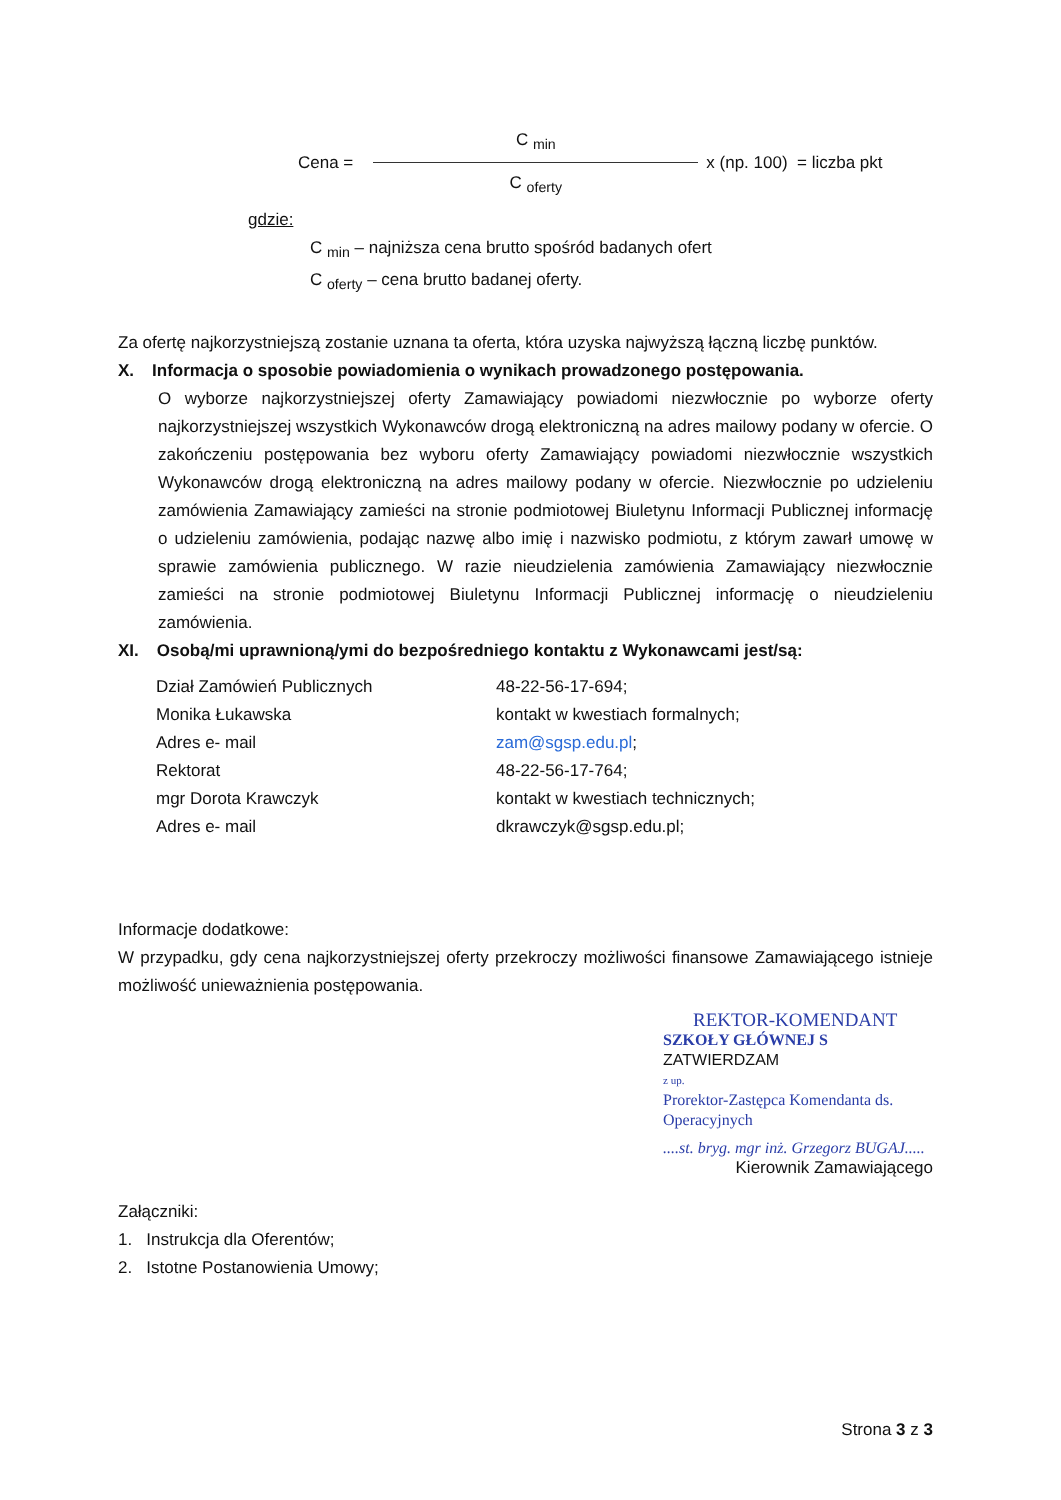Cena =
C <sub>min</sub>
C <sub>oferty</sub>
x (np. 100) = liczba pkt
gdzie:
C <sub>min</sub> – najniższa cena brutto spośród badanych ofert
C <sub>oferty</sub> – cena brutto badanej oferty.
Za ofertę najkorzystniejszą zostanie uznana ta oferta, która uzyska najwyższą łączną liczbę punktów.
X. Informacja o sposobie powiadomienia o wynikach prowadzonego postępowania.
O wyborze najkorzystniejszej oferty Zamawiający powiadomi niezwłocznie po wyborze oferty najkorzystniejszej wszystkich Wykonawców drogą elektroniczną na adres mailowy podany w ofercie. O zakończeniu postępowania bez wyboru oferty Zamawiający powiadomi niezwłocznie wszystkich Wykonawców drogą elektroniczną na adres mailowy podany w ofercie. Niezwłocznie po udzieleniu zamówienia Zamawiający zamieści na stronie podmiotowej Biuletynu Informacji Publicznej informację o udzieleniu zamówienia, podając nazwę albo imię i nazwisko podmiotu, z którym zawarł umowę w sprawie zamówienia publicznego. W razie nieudzielenia zamówienia Zamawiający niezwłocznie zamieści na stronie podmiotowej Biuletynu Informacji Publicznej informację o nieudzieleniu zamówienia.
XI. Osobą/mi uprawnioną/ymi do bezpośredniego kontaktu z Wykonawcami jest/są:
| Dział Zamówień Publicznych | 48-22-56-17-694; |
| Monika Łukawska | kontakt w kwestiach formalnych; |
| Adres e- mail | zam@sgsp.edu.pl ; |
| Rektorat | 48-22-56-17-764; |
| mgr Dorota Krawczyk | kontakt w kwestiach technicznych; |
| Adres e- mail | dkrawczyk@sgsp.edu.pl; |
Informacje dodatkowe:
W przypadku, gdy cena najkorzystniejszej oferty przekroczy możliwości finansowe Zamawiającego istnieje możliwość unieważnienia postępowania.
REKTOR-KOMENDANT
SZKOŁY GŁÓWNEJ S ZATWIERDZAM
z up.
Prorektor-Zastępca Komendanta ds. Operacyjnych
....st. bryg. mgr inż. Grzegorz BUGAJ.....
Kierownik Zamawiającego
Załączniki:
1. Instrukcja dla Oferentów;
2. Istotne Postanowienia Umowy;
Strona 3 z 3